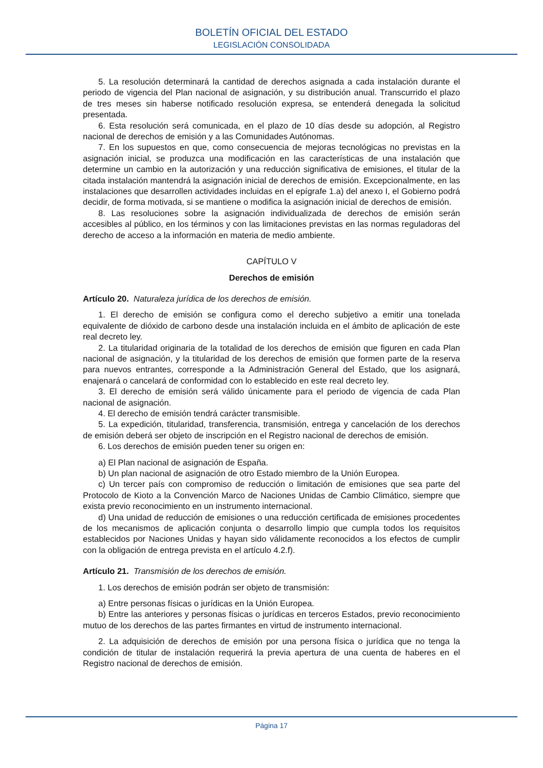BOLETÍN OFICIAL DEL ESTADO
LEGISLACIÓN CONSOLIDADA
5. La resolución determinará la cantidad de derechos asignada a cada instalación durante el periodo de vigencia del Plan nacional de asignación, y su distribución anual. Transcurrido el plazo de tres meses sin haberse notificado resolución expresa, se entenderá denegada la solicitud presentada.
6. Esta resolución será comunicada, en el plazo de 10 días desde su adopción, al Registro nacional de derechos de emisión y a las Comunidades Autónomas.
7. En los supuestos en que, como consecuencia de mejoras tecnológicas no previstas en la asignación inicial, se produzca una modificación en las características de una instalación que determine un cambio en la autorización y una reducción significativa de emisiones, el titular de la citada instalación mantendrá la asignación inicial de derechos de emisión. Excepcionalmente, en las instalaciones que desarrollen actividades incluidas en el epígrafe 1.a) del anexo I, el Gobierno podrá decidir, de forma motivada, si se mantiene o modifica la asignación inicial de derechos de emisión.
8. Las resoluciones sobre la asignación individualizada de derechos de emisión serán accesibles al público, en los términos y con las limitaciones previstas en las normas reguladoras del derecho de acceso a la información en materia de medio ambiente.
CAPÍTULO V
Derechos de emisión
Artículo 20. Naturaleza jurídica de los derechos de emisión.
1. El derecho de emisión se configura como el derecho subjetivo a emitir una tonelada equivalente de dióxido de carbono desde una instalación incluida en el ámbito de aplicación de este real decreto ley.
2. La titularidad originaria de la totalidad de los derechos de emisión que figuren en cada Plan nacional de asignación, y la titularidad de los derechos de emisión que formen parte de la reserva para nuevos entrantes, corresponde a la Administración General del Estado, que los asignará, enajenará o cancelará de conformidad con lo establecido en este real decreto ley.
3. El derecho de emisión será válido únicamente para el periodo de vigencia de cada Plan nacional de asignación.
4. El derecho de emisión tendrá carácter transmisible.
5. La expedición, titularidad, transferencia, transmisión, entrega y cancelación de los derechos de emisión deberá ser objeto de inscripción en el Registro nacional de derechos de emisión.
6. Los derechos de emisión pueden tener su origen en:
a) El Plan nacional de asignación de España.
b) Un plan nacional de asignación de otro Estado miembro de la Unión Europea.
c) Un tercer país con compromiso de reducción o limitación de emisiones que sea parte del Protocolo de Kioto a la Convención Marco de Naciones Unidas de Cambio Climático, siempre que exista previo reconocimiento en un instrumento internacional.
d) Una unidad de reducción de emisiones o una reducción certificada de emisiones procedentes de los mecanismos de aplicación conjunta o desarrollo limpio que cumpla todos los requisitos establecidos por Naciones Unidas y hayan sido válidamente reconocidos a los efectos de cumplir con la obligación de entrega prevista en el artículo 4.2.f).
Artículo 21. Transmisión de los derechos de emisión.
1. Los derechos de emisión podrán ser objeto de transmisión:
a) Entre personas físicas o jurídicas en la Unión Europea.
b) Entre las anteriores y personas físicas o jurídicas en terceros Estados, previo reconocimiento mutuo de los derechos de las partes firmantes en virtud de instrumento internacional.
2. La adquisición de derechos de emisión por una persona física o jurídica que no tenga la condición de titular de instalación requerirá la previa apertura de una cuenta de haberes en el Registro nacional de derechos de emisión.
Página 17